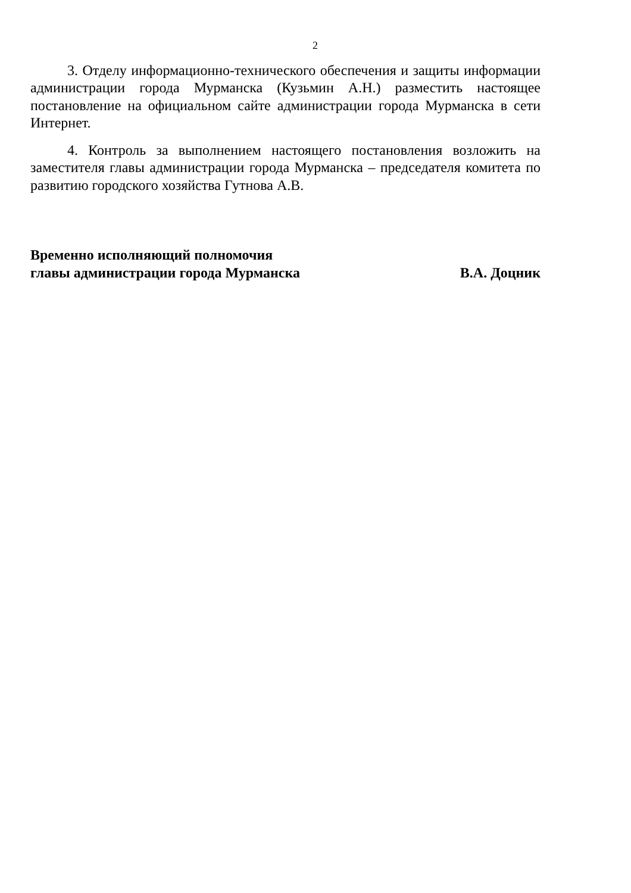2
3. Отделу информационно-технического обеспечения и защиты информации администрации города Мурманска (Кузьмин А.Н.) разместить настоящее постановление на официальном сайте администрации города Мурманска в сети Интернет.
4. Контроль за выполнением настоящего постановления возложить на заместителя главы администрации города Мурманска – председателя комитета по развитию городского хозяйства Гутнова А.В.
Временно исполняющий полномочия
главы администрации города Мурманска
В.А. Доцник